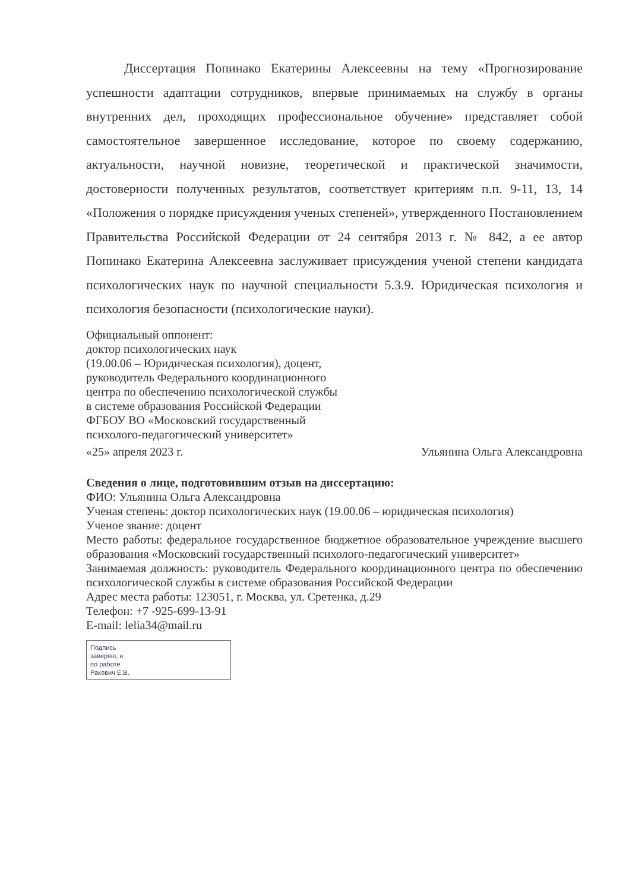Диссертация Попинако Екатерины Алексеевны на тему «Прогнозирование успешности адаптации сотрудников, впервые принимаемых на службу в органы внутренних дел, проходящих профессиональное обучение» представляет собой самостоятельное завершенное исследование, которое по своему содержанию, актуальности, научной новизне, теоретической и практической значимости, достоверности полученных результатов, соответствует критериям п.п. 9-11, 13, 14 «Положения о порядке присуждения ученых степеней», утвержденного Постановлением Правительства Российской Федерации от 24 сентября 2013 г. № 842, а ее автор Попинако Екатерина Алексеевна заслуживает присуждения ученой степени кандидата психологических наук по научной специальности 5.3.9. Юридическая психология и психология безопасности (психологические науки).
Официальный оппонент:
доктор психологических наук
(19.00.06 – Юридическая психология), доцент,
руководитель Федерального координационного
центра по обеспечению психологической службы
в системе образования Российской Федерации
ФГБОУ ВО «Московский государственный
психолого-педагогический университет»
«25» апреля 2023 г. Ульянина Ольга Александровна
Сведения о лице, подготовившим отзыв на диссертацию:
ФИО: Ульянина Ольга Александровна
Ученая степень: доктор психологических наук (19.00.06 – юридическая психология)
Ученое звание: доцент
Место работы: федеральное государственное бюджетное образовательное учреждение высшего образования «Московский государственный психолого-педагогический университет»
Занимаемая должность: руководитель Федерального координационного центра по обеспечению психологической службы в системе образования Российской Федерации
Адрес места работы: 123051, г. Москва, ул. Сретенка, д.29
Телефон: +7 -925-699-13-91
E-mail: lelia34@mail.ru
Подпись
заверяю, н
по работе
Ракович Е.В.